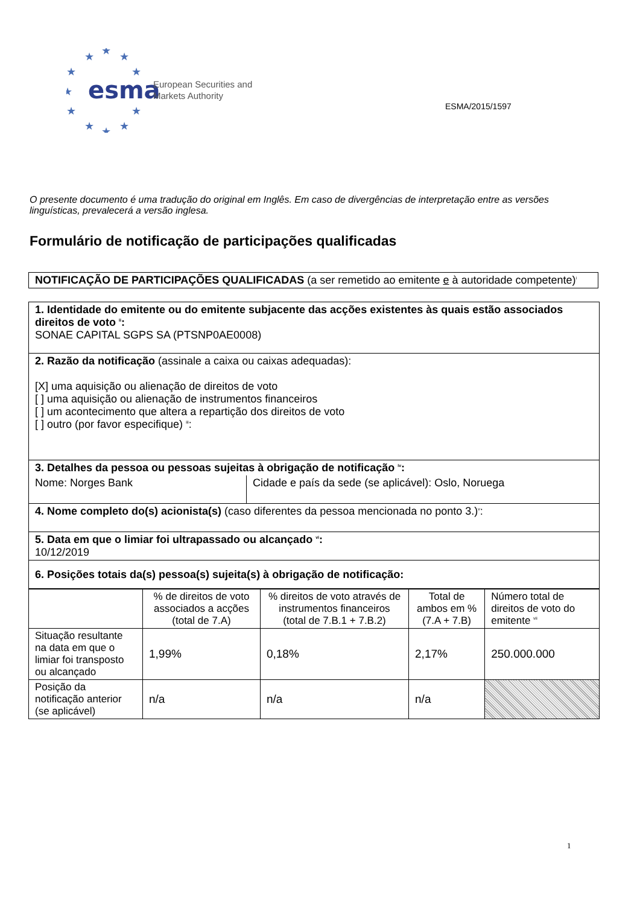★
★
★
★
★
★
★
★
★
★
★
esma
European Securities and
Markets Authority
ESMA/2015/1597
O presente documento é uma tradução do original em Inglês. Em caso de divergências de interpretação entre as versões linguísticas, prevalecerá a versão inglesa.
Formulário de notificação de participações qualificadas
NOTIFICAÇÃO DE PARTICIPAÇÕES QUALIFICADAS (a ser remetido ao emitente e à autoridade competente)<sup>i</sup>
| 1. Identidade do emitente ou do emitente subjacente das acções existentes às quais estão associados direitos de voto <sup>ii</sup>: SONAE CAPITAL SGPS SA (PTSNP0AE0008) | |
| 2. Razão da notificação (assinale a caixa ou caixas adequadas): [X] uma aquisição ou alienação de direitos de voto [ ] uma aquisição ou alienação de instrumentos financeiros [ ] um acontecimento que altera a repartição dos direitos de voto [ ] outro (por favor especifique) <sup>iii</sup>: | |
| 3. Detalhes da pessoa ou pessoas sujeitas à obrigação de notificação <sup>iv</sup>: | |
| Nome: Norges Bank | Cidade e país da sede (se aplicável): Oslo, Noruega |
| 4. Nome completo do(s) acionista(s) (caso diferentes da pessoa mencionada no ponto 3.)<sup>v</sup>: | |
| 5. Data em que o limiar foi ultrapassado ou alcançado <sup>vi</sup>: 10/12/2019 | |
| 6. Posições totais da(s) pessoa(s) sujeita(s) à obrigação de notificação: | |
| | % de direitos de voto associados a acções (total de 7.A) | % direitos de voto através de instrumentos financeiros (total de 7.B.1 + 7.B.2) | Total de ambos em % (7.A + 7.B) | Número total de direitos de voto do emitente <sup>vii</sup> |
| Situação resultante na data em que o limiar foi transposto ou alcançado | 1,99% | 0,18% | 2,17% | 250.000.000 |
| Posição da notificação anterior (se aplicável) | n/a | n/a | n/a | |
1